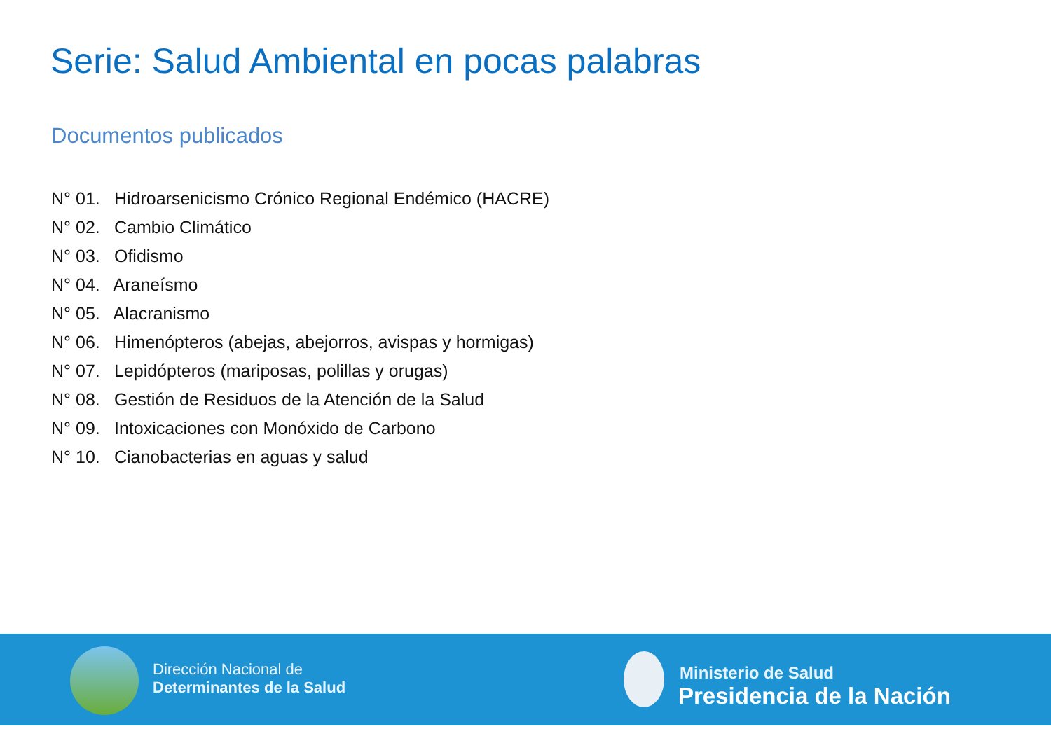Serie: Salud Ambiental en pocas palabras
Documentos publicados
N° 01. Hidroarsenicismo Crónico Regional Endémico (HACRE)
N° 02. Cambio Climático
N° 03. Ofidismo
N° 04. Araneísmo
N° 05. Alacranismo
N° 06. Himenópteros (abejas, abejorros, avispas y hormigas)
N° 07. Lepidópteros (mariposas, polillas y orugas)
N° 08. Gestión de Residuos de la Atención de la Salud
N° 09. Intoxicaciones con Monóxido de Carbono
N° 10. Cianobacterias en aguas y salud
Dirección Nacional de
Determinantes de la Salud
Ministerio de Salud
Presidencia de la Nación